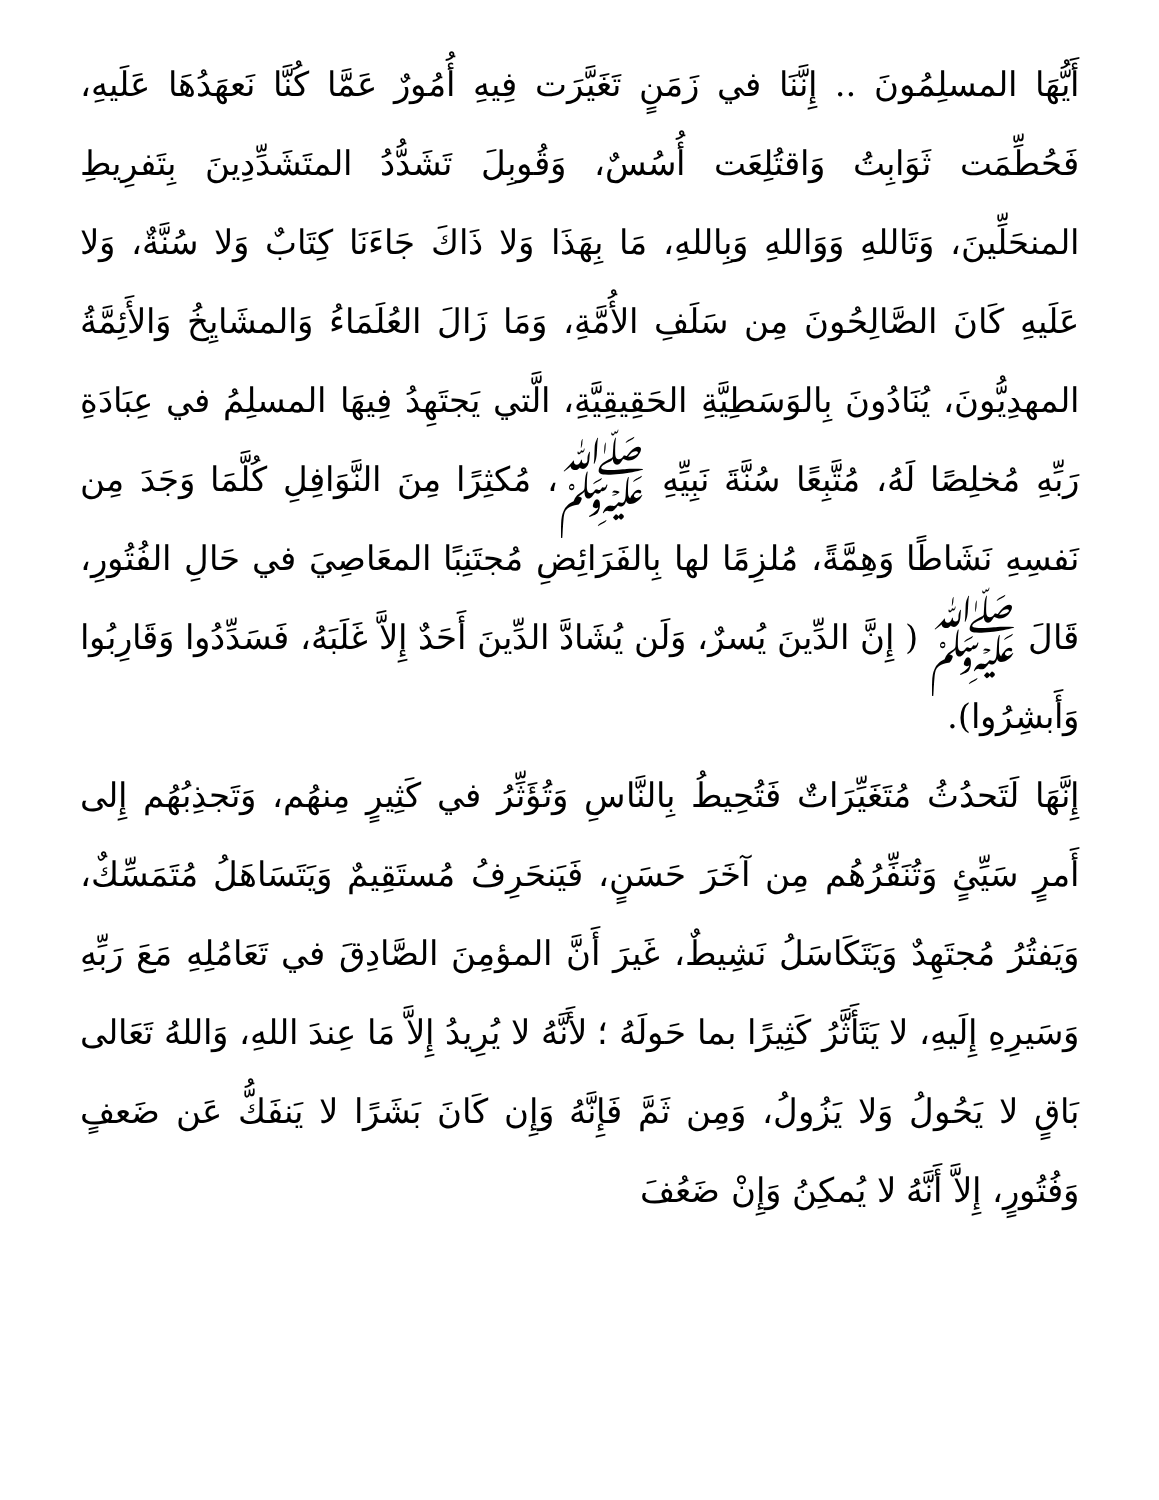أَيُّهَا المسلِمُونَ .. إِنَّنَا في زَمَنٍ تَغَيَّرَت فِيهِ أُمُورٌ عَمَّا كُنَّا نَعهَدُهَا عَلَيهِ، فَحُطِّمَت ثَوَابِتُ وَاقتُلِعَت أُسُسٌ، وَقُوبِلَ تَشَدُّدُ المتَشَدِّدِينَ بِتَفرِيطِ المنحَلِّينَ، وَتَاللهِ وَوَاللهِ وَبِاللهِ، مَا بِهَذَا وَلا ذَاكَ جَاءَنَا كِتَابٌ وَلا سُنَّةٌ، وَلا عَلَيهِ كَانَ الصَّالِحُونَ مِن سَلَفِ الأُمَّةِ، وَمَا زَالَ العُلَمَاءُ وَالمشَايِخُ وَالأَئِمَّةُ المهدِيُّونَ، يُنَادُونَ بِالوَسَطِيَّةِ الحَقِيقِيَّةِ، الَّتي يَجتَهِدُ فِيهَا المسلِمُ في عِبَادَةِ رَبِّهِ مُخلِصًا لَهُ، مُتَّبِعًا سُنَّةَ نَبِيِّهِ ﷺ، مُكثِرًا مِنَ النَّوَافِلِ كُلَّمَا وَجَدَ مِن نَفسِهِ نَشَاطًا وَهِمَّةً، مُلزِمًا لها بِالفَرَائِضِ مُجتَنِبًا المعَاصِيَ في حَالِ الفُتُورِ، قَالَ ﷺ ( إِنَّ الدِّينَ يُسرٌ، وَلَن يُشَادَّ الدِّينَ أَحَدٌ إِلاَّ غَلَبَهُ، فَسَدِّدُوا وَقَارِبُوا وَأَبشِرُوا).
إِنَّهَا لَتَحدُثُ مُتَغَيِّرَاتٌ فَتُحِيطُ بِالنَّاسِ وَتُؤَثِّرُ في كَثِيرٍ مِنهُم، وَتَجذِبُهُم إِلى أَمرٍ سَيِّئٍ وَتُنَفِّرُهُم مِن آخَرَ حَسَنٍ، فَيَنحَرِفُ مُستَقِيمٌ وَيَتَسَاهَلُ مُتَمَسِّكٌ، وَيَفتُرُ مُجتَهِدٌ وَيَتَكَاسَلُ نَشِيطٌ، غَيرَ أَنَّ المؤمِنَ الصَّادِقَ في تَعَامُلِهِ مَعَ رَبِّهِ وَسَيرِهِ إِلَيهِ، لا يَتَأَثَّرُ كَثِيرًا بما حَولَهُ ؛ لأَنَّهُ لا يُرِيدُ إِلاَّ مَا عِندَ اللهِ، وَاللهُ تَعَالى بَاقٍ لا يَحُولُ وَلا يَزُولُ، وَمِن ثَمَّ فَإِنَّهُ وَإِن كَانَ بَشَرًا لا يَنفَكُّ عَن ضَعفٍ وَفُتُورٍ، إِلاَّ أَنَّهُ لا يُمكِنُ وَإِنْ ضَعُفَ